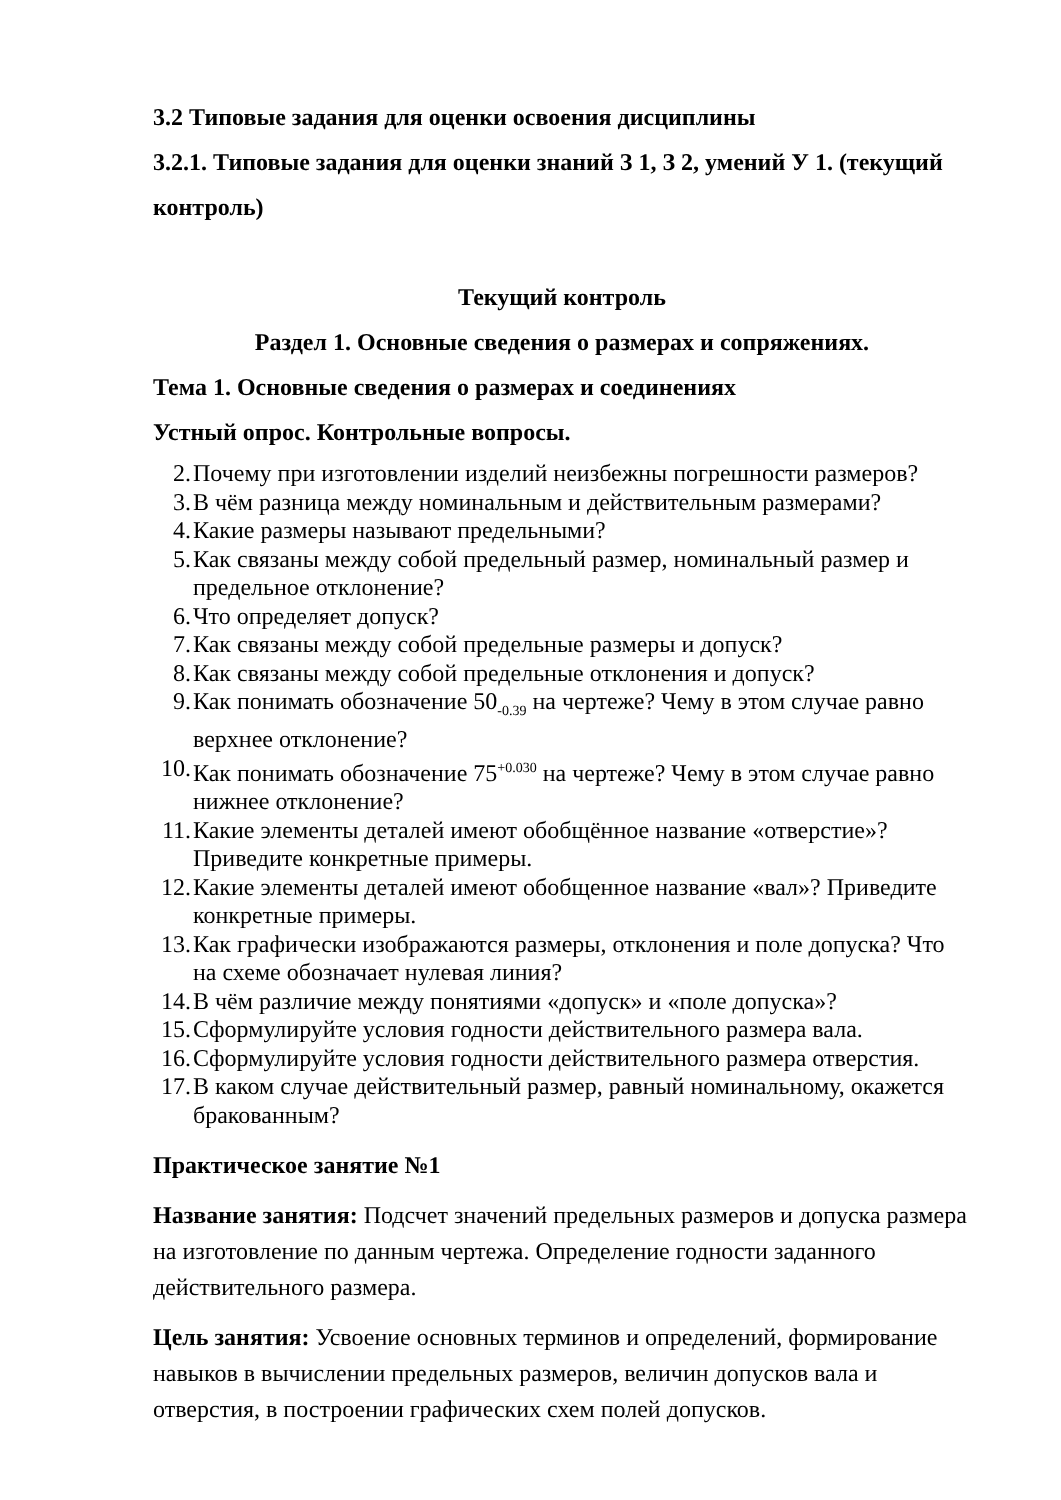3.2 Типовые задания для оценки освоения дисциплины
3.2.1. Типовые задания для оценки знаний З 1, З 2, умений У 1. (текущий контроль)
Текущий контроль
Раздел 1. Основные сведения о размерах и сопряжениях.
Тема 1. Основные сведения о размерах и соединениях
Устный опрос. Контрольные вопросы.
2. Почему при изготовлении изделий неизбежны погрешности размеров?
3. В чём разница между номинальным и действительным размерами?
4. Какие размеры называют предельными?
5. Как связаны между собой предельный размер, номинальный размер и предельное отклонение?
6. Что определяет допуск?
7. Как связаны между собой предельные размеры и допуск?
8. Как связаны между собой предельные отклонения и допуск?
9. Как понимать обозначение 50<sub>-0.39</sub> на чертеже? Чему в этом случае равно верхнее отклонение?
10. Как понимать обозначение 75<sup>+0.030</sup> на чертеже? Чему в этом случае равно нижнее отклонение?
11. Какие элементы деталей имеют обобщённое название «отверстие»? Приведите конкретные примеры.
12. Какие элементы деталей имеют обобщенное название «вал»? Приведите конкретные примеры.
13. Как графически изображаются размеры, отклонения и поле допуска? Что на схеме обозначает нулевая линия?
14. В чём различие между понятиями «допуск» и «поле допуска»?
15. Сформулируйте условия годности действительного размера вала.
16. Сформулируйте условия годности действительного размера отверстия.
17. В каком случае действительный размер, равный номинальному, окажется бракованным?
Практическое занятие №1
Название занятия: Подсчет значений предельных размеров и допуска размера на изготовление по данным чертежа. Определение годности заданного действительного размера.
Цель занятия: Усвоение основных терминов и определений, формирование навыков в вычислении предельных размеров, величин допусков вала и отверстия, в построении графических схем полей допусков.